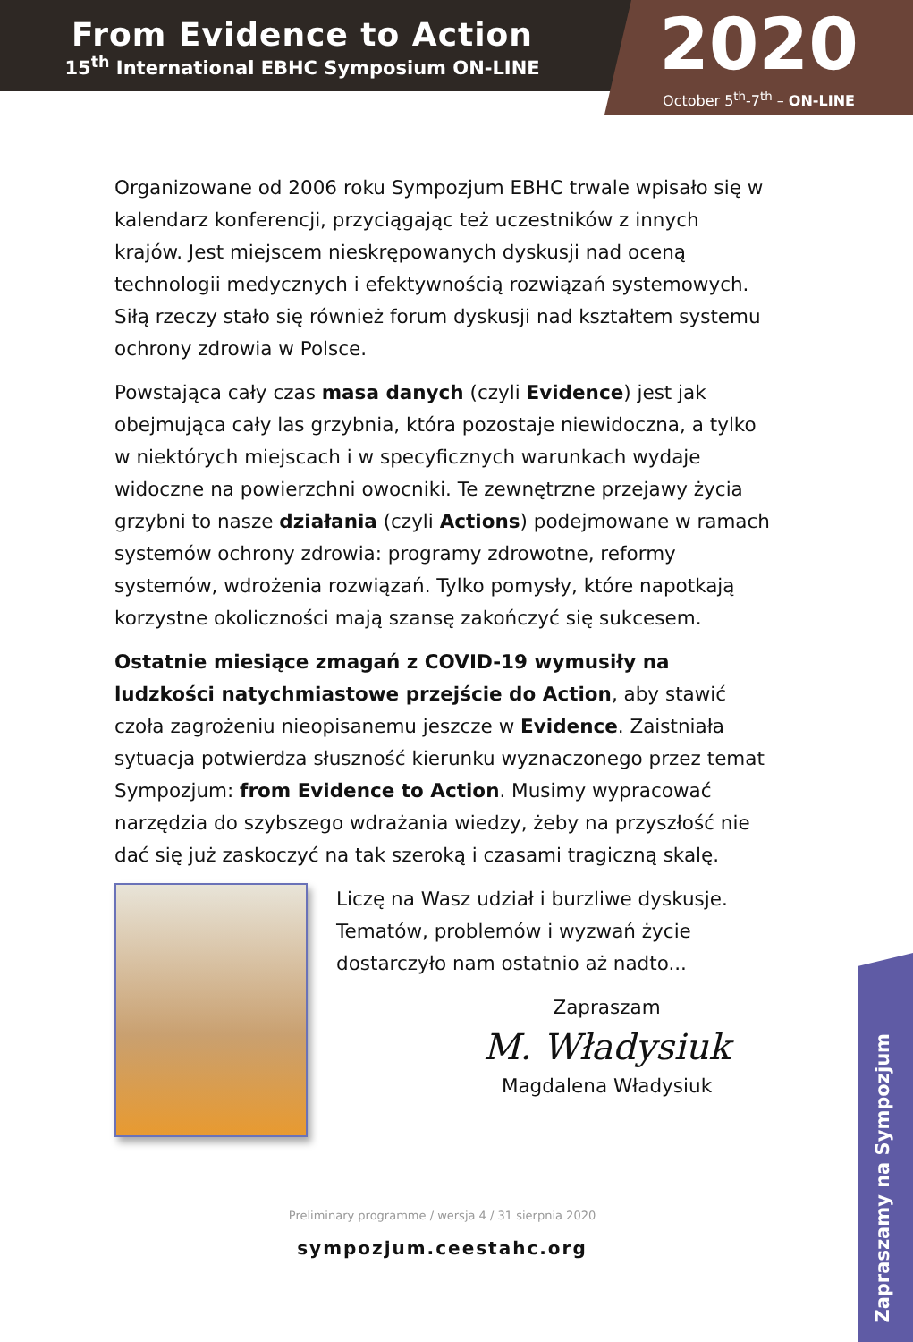From Evidence to Action
15<sup>th</sup> International EBHC Symposium ON-LINE
2020
October 5<sup>th</sup>-7<sup>th</sup> – ON-LINE
Organizowane od 2006 roku Sympozjum EBHC trwale wpisało się w kalendarz konferencji, przyciągając też uczestników z innych krajów. Jest miejscem nieskrępowanych dyskusji nad oceną technologii medycznych i efektywnością rozwiązań systemowych. Siłą rzeczy stało się również forum dyskusji nad kształtem systemu ochrony zdrowia w Polsce.
Powstająca cały czas masa danych (czyli Evidence) jest jak obejmująca cały las grzybnia, która pozostaje niewidoczna, a tylko w niektórych miejscach i w specyficznych warunkach wydaje widoczne na powierzchni owocniki. Te zewnętrzne przejawy życia grzybni to nasze działania (czyli Actions) podejmowane w ramach systemów ochrony zdrowia: programy zdrowotne, reformy systemów, wdrożenia rozwiązań. Tylko pomysły, które napotkają korzystne okoliczności mają szansę zakończyć się sukcesem.
Ostatnie miesiące zmagań z COVID-19 wymusiły na ludzkości natychmiastowe przejście do Action, aby stawić czoła zagrożeniu nieopisanemu jeszcze w Evidence. Zaistniała sytuacja potwierdza słuszność kierunku wyznaczonego przez temat Sympozjum: from Evidence to Action. Musimy wypracować narzędzia do szybszego wdrażania wiedzy, żeby na przyszłość nie dać się już zaskoczyć na tak szeroką i czasami tragiczną skalę.
Liczę na Wasz udział i burzliwe dyskusje. Tematów, problemów i wyzwań życie dostarczyło nam ostatnio aż nadto...
Zapraszam
M. Władysiuk
Magdalena Władysiuk
Preliminary programme / wersja 4 / 31 sierpnia 2020
sympozjum.ceestahc.org
Zapraszamy na Sympozjum